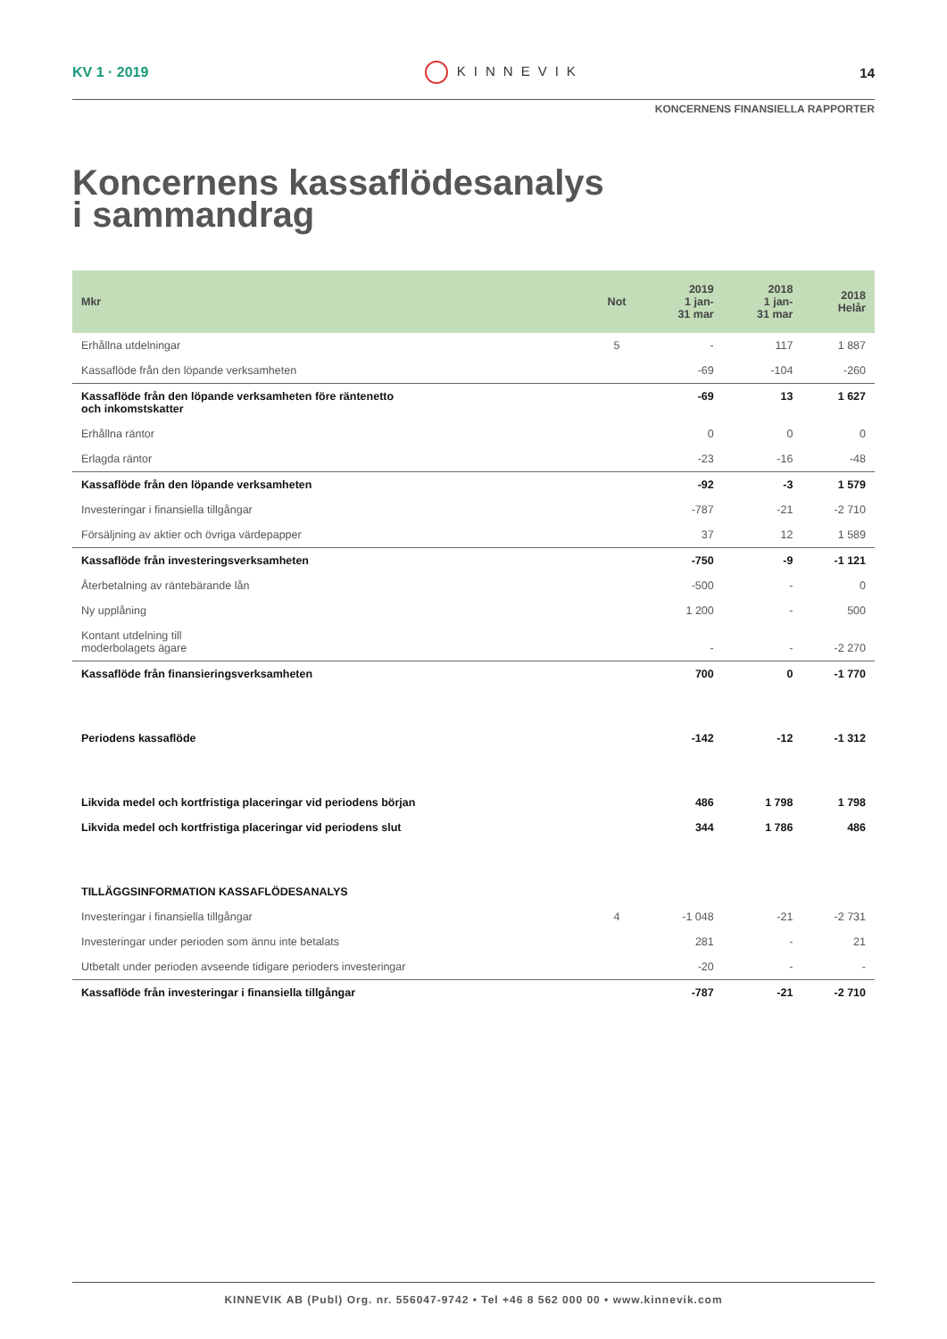KV 1 · 2019 KINNEVIK 14
KONCERNENS FINANSIELLA RAPPORTER
Koncernens kassaflödesanalys
i sammandrag
| Mkr | Not | 2019 1 jan- 31 mar | 2018 1 jan- 31 mar | 2018 Helår |
| --- | --- | --- | --- | --- |
| Erhållna utdelningar | 5 | - | 117 | 1 887 |
| Kassaflöde från den löpande verksamheten | | -69 | -104 | -260 |
| Kassaflöde från den löpande verksamheten före räntenetto och inkomstskatter | | -69 | 13 | 1 627 |
| Erhållna räntor | | 0 | 0 | 0 |
| Erlagda räntor | | -23 | -16 | -48 |
| Kassaflöde från den löpande verksamheten | | -92 | -3 | 1 579 |
| Investeringar i finansiella tillgångar | | -787 | -21 | -2 710 |
| Försäljning av aktier och övriga värdepapper | | 37 | 12 | 1 589 |
| Kassaflöde från investeringsverksamheten | | -750 | -9 | -1 121 |
| Återbetalning av räntebärande lån | | -500 | - | 0 |
| Ny upplåning | | 1 200 | - | 500 |
| Kontant utdelning till moderbolagets ägare | | - | - | -2 270 |
| Kassaflöde från finansieringsverksamheten | | 700 | 0 | -1 770 |
| Periodens kassaflöde | | -142 | -12 | -1 312 |
| Likvida medel och kortfristiga placeringar vid periodens början | | 486 | 1 798 | 1 798 |
| Likvida medel och kortfristiga placeringar vid periodens slut | | 344 | 1 786 | 486 |
| TILLÄGGSINFORMATION KASSAFLÖDESANALYS | | | | |
| Investeringar i finansiella tillgångar | 4 | -1 048 | -21 | -2 731 |
| Investeringar under perioden som ännu inte betalats | | 281 | - | 21 |
| Utbetalt under perioden avseende tidigare perioders investeringar | | -20 | - | - |
| Kassaflöde från investeringar i finansiella tillgångar | | -787 | -21 | -2 710 |
KINNEVIK AB (Publ) Org. nr. 556047-9742 • Tel +46 8 562 000 00 • www.kinnevik.com